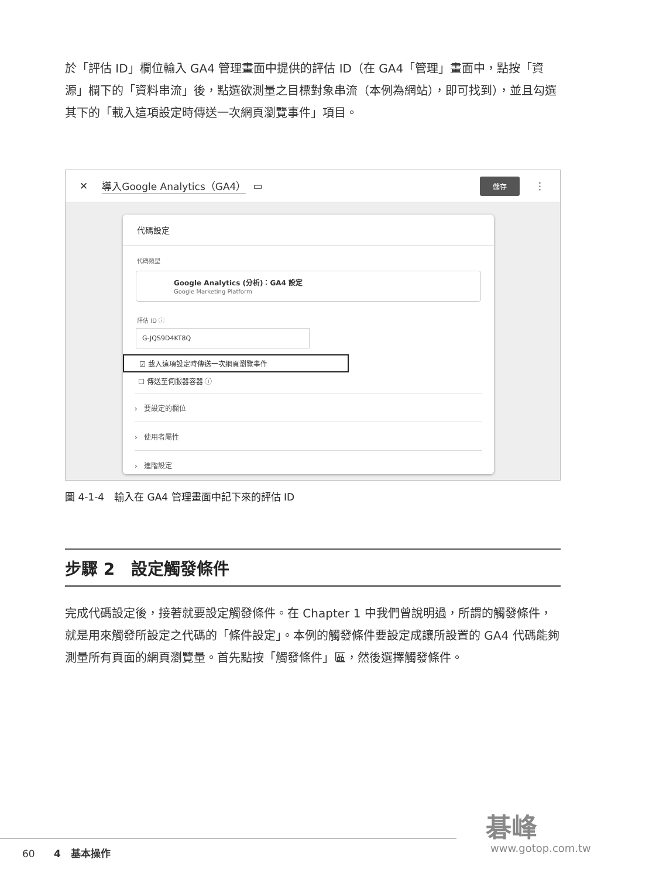於「評估 ID」欄位輸入 GA4 管理畫面中提供的評估 ID（在 GA4「管理」畫面中，點按「資源」欄下的「資料串流」後，點選欲測量之目標對象串流（本例為網站），即可找到），並且勾選其下的「載入這項設定時傳送一次網頁瀏覽事件」項目。
✕ 導入Google Analytics（GA4） ▭ 儲存 ⋮
代碼設定
代碼類型
Google Analytics (分析)：GA4 設定
Google Marketing Platform
評估 ID ⓘ
G-JQS9D4KT8Q
☑ 載入這項設定時傳送一次網頁瀏覽事件
☐ 傳送至伺服器容器 ⓘ
› 要設定的欄位
› 使用者屬性
› 進階設定
圖 4-1-4　輸入在 GA4 管理畫面中記下來的評估 ID
步驟 2　設定觸發條件
完成代碼設定後，接著就要設定觸發條件。在 Chapter 1 中我們曾說明過，所謂的觸發條件，就是用來觸發所設定之代碼的「條件設定」。本例的觸發條件要設定成讓所設置的 GA4 代碼能夠測量所有頁面的網頁瀏覽量。首先點按「觸發條件」區，然後選擇觸發條件。
60 4　基本操作
碁峰
www.gotop.com.tw